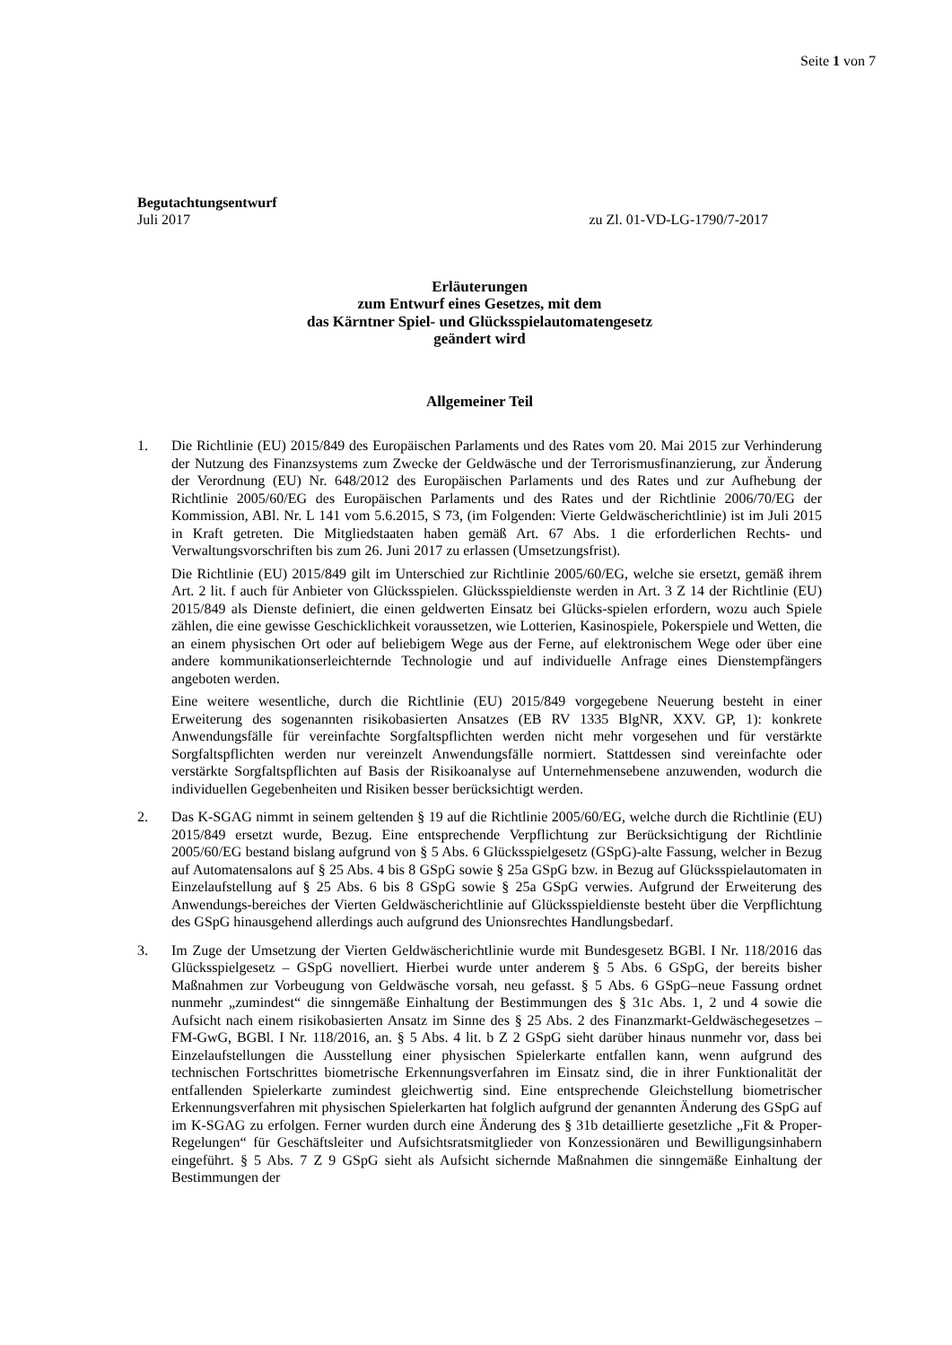Seite 1 von 7
Begutachtungsentwurf
Juli 2017 zu Zl. 01-VD-LG-1790/7-2017
Erläuterungen
zum Entwurf eines Gesetzes, mit dem
das Kärntner Spiel- und Glücksspielautomatengesetz
geändert wird
Allgemeiner Teil
1. Die Richtlinie (EU) 2015/849 des Europäischen Parlaments und des Rates vom 20. Mai 2015 zur Verhinderung der Nutzung des Finanzsystems zum Zwecke der Geldwäsche und der Terrorismusfinanzierung, zur Änderung der Verordnung (EU) Nr. 648/2012 des Europäischen Parlaments und des Rates und zur Aufhebung der Richtlinie 2005/60/EG des Europäischen Parlaments und des Rates und der Richtlinie 2006/70/EG der Kommission, ABl. Nr. L 141 vom 5.6.2015, S 73, (im Folgenden: Vierte Geldwäscherichtlinie) ist im Juli 2015 in Kraft getreten. Die Mitgliedstaaten haben gemäß Art. 67 Abs. 1 die erforderlichen Rechts- und Verwaltungsvorschriften bis zum 26. Juni 2017 zu erlassen (Umsetzungsfrist).
Die Richtlinie (EU) 2015/849 gilt im Unterschied zur Richtlinie 2005/60/EG, welche sie ersetzt, gemäß ihrem Art. 2 lit. f auch für Anbieter von Glücksspielen. Glücksspieldienste werden in Art. 3 Z 14 der Richtlinie (EU) 2015/849 als Dienste definiert, die einen geldwerten Einsatz bei Glücks-spielen erfordern, wozu auch Spiele zählen, die eine gewisse Geschicklichkeit voraussetzen, wie Lotterien, Kasinospiele, Pokerspiele und Wetten, die an einem physischen Ort oder auf beliebigem Wege aus der Ferne, auf elektronischem Wege oder über eine andere kommunikationserleichternde Technologie und auf individuelle Anfrage eines Dienstempfängers angeboten werden.
Eine weitere wesentliche, durch die Richtlinie (EU) 2015/849 vorgegebene Neuerung besteht in einer Erweiterung des sogenannten risikobasierten Ansatzes (EB RV 1335 BlgNR, XXV. GP, 1): konkrete Anwendungsfälle für vereinfachte Sorgfaltspflichten werden nicht mehr vorgesehen und für verstärkte Sorgfaltspflichten werden nur vereinzelt Anwendungsfälle normiert. Stattdessen sind vereinfachte oder verstärkte Sorgfaltspflichten auf Basis der Risikoanalyse auf Unternehmensebene anzuwenden, wodurch die individuellen Gegebenheiten und Risiken besser berücksichtigt werden.
2. Das K-SGAG nimmt in seinem geltenden § 19 auf die Richtlinie 2005/60/EG, welche durch die Richtlinie (EU) 2015/849 ersetzt wurde, Bezug. Eine entsprechende Verpflichtung zur Berücksichtigung der Richtlinie 2005/60/EG bestand bislang aufgrund von § 5 Abs. 6 Glücksspielgesetz (GSpG)-alte Fassung, welcher in Bezug auf Automatensalons auf § 25 Abs. 4 bis 8 GSpG sowie § 25a GSpG bzw. in Bezug auf Glücksspielautomaten in Einzelaufstellung auf § 25 Abs. 6 bis 8 GSpG sowie § 25a GSpG verwies. Aufgrund der Erweiterung des Anwendungs-bereiches der Vierten Geldwäscherichtlinie auf Glücksspieldienste besteht über die Verpflichtung des GSpG hinausgehend allerdings auch aufgrund des Unionsrechtes Handlungsbedarf.
3. Im Zuge der Umsetzung der Vierten Geldwäscherichtlinie wurde mit Bundesgesetz BGBl. I Nr. 118/2016 das Glücksspielgesetz – GSpG novelliert. Hierbei wurde unter anderem § 5 Abs. 6 GSpG, der bereits bisher Maßnahmen zur Vorbeugung von Geldwäsche vorsah, neu gefasst. § 5 Abs. 6 GSpG–neue Fassung ordnet nunmehr „zumindest“ die sinngemäße Einhaltung der Bestimmungen des § 31c Abs. 1, 2 und 4 sowie die Aufsicht nach einem risikobasierten Ansatz im Sinne des § 25 Abs. 2 des Finanzmarkt-Geldwäschegesetzes – FM-GwG, BGBl. I Nr. 118/2016, an. § 5 Abs. 4 lit. b Z 2 GSpG sieht darüber hinaus nunmehr vor, dass bei Einzelaufstellungen die Ausstellung einer physischen Spielerkarte entfallen kann, wenn aufgrund des technischen Fortschrittes biometrische Erkennungsverfahren im Einsatz sind, die in ihrer Funktionalität der entfallenden Spielerkarte zumindest gleichwertig sind. Eine entsprechende Gleichstellung biometrischer Erkennungsverfahren mit physischen Spielerkarten hat folglich aufgrund der genannten Änderung des GSpG auf im K-SGAG zu erfolgen. Ferner wurden durch eine Änderung des § 31b detaillierte gesetzliche „Fit & Proper-Regelungen“ für Geschäftsleiter und Aufsichtsratsmitglieder von Konzessionären und Bewilligungsinhabern eingeführt. § 5 Abs. 7 Z 9 GSpG sieht als Aufsicht sichernde Maßnahmen die sinngemäße Einhaltung der Bestimmungen der